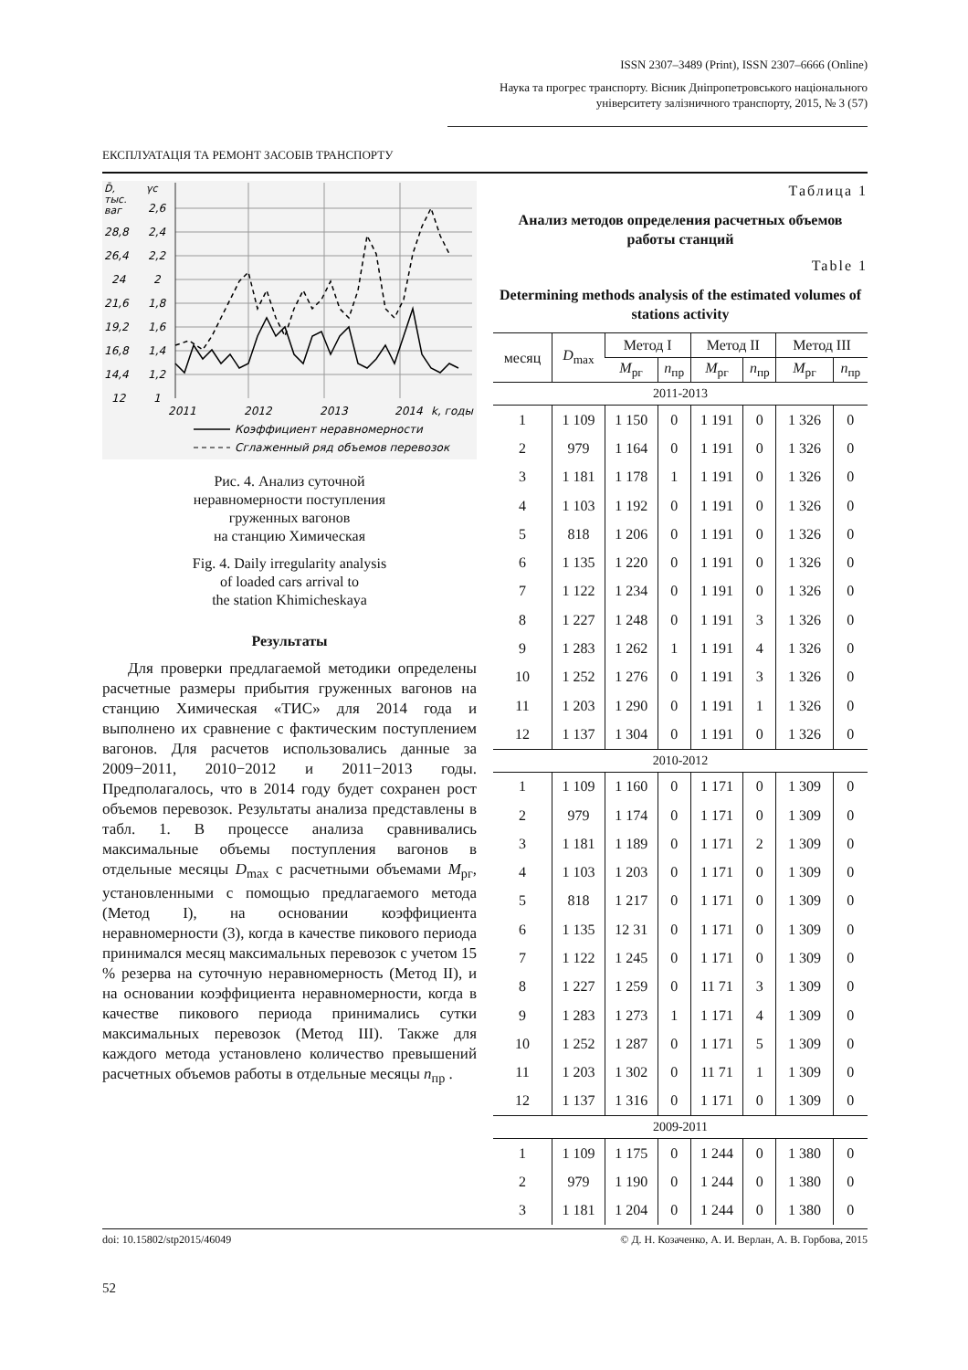ISSN 2307–3489 (Print), ISSN 2307–6666 (Online)
Наука та прогрес транспорту. Вісник Дніпропетровського національного університету залізничного транспорту, 2015, № 3 (57)
ЕКСПЛУАТАЦІЯ ТА РЕМОНТ ЗАСОБІВ ТРАНСПОРТУ
D̄,
тыс.
ваг
γc
2,6
28,8
2,4
26,4
2,2
24
2
21,6
1,8
19,2
1,6
16,8
1,4
14,4
1,2
12
1
2011
2012
2013
2014
k, годы
Коэффициент неравномерности
Сглаженный ряд объемов перевозок
Рис. 4. Анализ суточной
неравномерности поступления
груженных вагонов
на станцию Химическая
Fig. 4. Daily irregularity analysis
of loaded cars arrival to
the station Khimicheskaya
Результаты
Для проверки предлагаемой методики определены расчетные размеры прибытия груженных вагонов на станцию Химическая «ТИС» для 2014 года и выполнено их сравнение с фактическим поступлением вагонов. Для расчетов использовались данные за 2009−2011, 2010−2012 и 2011−2013 годы. Предполагалось, что в 2014 году будет сохранен рост объемов перевозок. Результаты анализа представлены в табл. 1. В процессе анализа сравнивались максимальные объемы поступления вагонов в отдельные месяцы D<sub>max</sub> с расчетными объемами M<sub>рг</sub>, установленными с помощью предлагаемого метода (Метод I), на основании коэффициента неравномерности (3), когда в качестве пикового периода принимался месяц максимальных перевозок с учетом 15 % резерва на суточную неравномерность (Метод II), и на основании коэффициента неравномерности, когда в качестве пикового периода принимались сутки максимальных перевозок (Метод III). Также для каждого метода установлено количество превышений расчетных объемов работы в отдельные месяцы n<sub>пр</sub> .
Таблица 1
Анализ методов определения расчетных объемов работы станций
Table 1
Determining methods analysis of the estimated volumes of stations activity
| месяц | D<sub>max</sub> | Метод I | | Метод II | | Метод III | |
| --- | --- | --- | --- | --- | --- | --- | --- |
| | | M<sub>рг</sub> | n<sub>пр</sub> | M<sub>рг</sub> | n<sub>пр</sub> | M<sub>рг</sub> | n<sub>пр</sub> |
| 2011-2013 | | | | | | | |
| 1 | 1 109 | 1 150 | 0 | 1 191 | 0 | 1 326 | 0 |
| 2 | 979 | 1 164 | 0 | 1 191 | 0 | 1 326 | 0 |
| 3 | 1 181 | 1 178 | 1 | 1 191 | 0 | 1 326 | 0 |
| 4 | 1 103 | 1 192 | 0 | 1 191 | 0 | 1 326 | 0 |
| 5 | 818 | 1 206 | 0 | 1 191 | 0 | 1 326 | 0 |
| 6 | 1 135 | 1 220 | 0 | 1 191 | 0 | 1 326 | 0 |
| 7 | 1 122 | 1 234 | 0 | 1 191 | 0 | 1 326 | 0 |
| 8 | 1 227 | 1 248 | 0 | 1 191 | 3 | 1 326 | 0 |
| 9 | 1 283 | 1 262 | 1 | 1 191 | 4 | 1 326 | 0 |
| 10 | 1 252 | 1 276 | 0 | 1 191 | 3 | 1 326 | 0 |
| 11 | 1 203 | 1 290 | 0 | 1 191 | 1 | 1 326 | 0 |
| 12 | 1 137 | 1 304 | 0 | 1 191 | 0 | 1 326 | 0 |
| 2010-2012 | | | | | | | |
| 1 | 1 109 | 1 160 | 0 | 1 171 | 0 | 1 309 | 0 |
| 2 | 979 | 1 174 | 0 | 1 171 | 0 | 1 309 | 0 |
| 3 | 1 181 | 1 189 | 0 | 1 171 | 2 | 1 309 | 0 |
| 4 | 1 103 | 1 203 | 0 | 1 171 | 0 | 1 309 | 0 |
| 5 | 818 | 1 217 | 0 | 1 171 | 0 | 1 309 | 0 |
| 6 | 1 135 | 12 31 | 0 | 1 171 | 0 | 1 309 | 0 |
| 7 | 1 122 | 1 245 | 0 | 1 171 | 0 | 1 309 | 0 |
| 8 | 1 227 | 1 259 | 0 | 11 71 | 3 | 1 309 | 0 |
| 9 | 1 283 | 1 273 | 1 | 1 171 | 4 | 1 309 | 0 |
| 10 | 1 252 | 1 287 | 0 | 1 171 | 5 | 1 309 | 0 |
| 11 | 1 203 | 1 302 | 0 | 11 71 | 1 | 1 309 | 0 |
| 12 | 1 137 | 1 316 | 0 | 1 171 | 0 | 1 309 | 0 |
| 2009-2011 | | | | | | | |
| 1 | 1 109 | 1 175 | 0 | 1 244 | 0 | 1 380 | 0 |
| 2 | 979 | 1 190 | 0 | 1 244 | 0 | 1 380 | 0 |
| 3 | 1 181 | 1 204 | 0 | 1 244 | 0 | 1 380 | 0 |
doi: 10.15802/stp2015/46049 © Д. Н. Козаченко, А. И. Верлан, А. В. Горбова, 2015
52